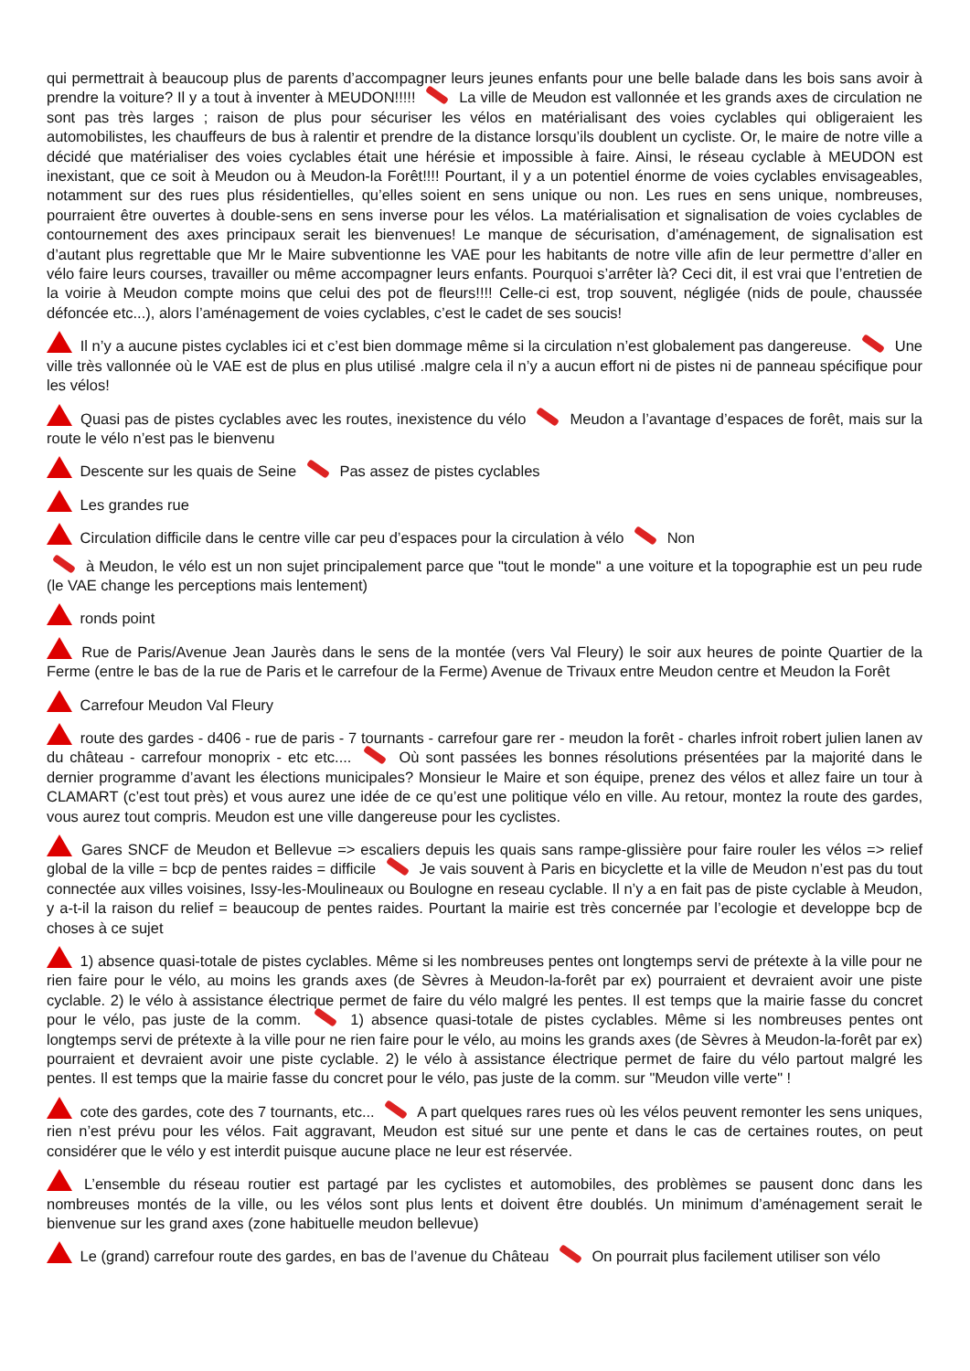qui permettrait à beaucoup plus de parents d’accompagner leurs jeunes enfants pour une belle balade dans les bois sans avoir à prendre la voiture? Il y a tout à inventer à MEUDON!!!!! La ville de Meudon est vallonnée et les grands axes de circulation ne sont pas très larges ; raison de plus pour sécuriser les vélos en matérialisant des voies cyclables qui obligeraient les automobilistes, les chauffeurs de bus à ralentir et prendre de la distance lorsqu’ils doublent un cycliste. Or, le maire de notre ville a décidé que matérialiser des voies cyclables était une hérésie et impossible à faire. Ainsi, le réseau cyclable à MEUDON est inexistant, que ce soit à Meudon ou à Meudon-la Forêt!!!! Pourtant, il y a un potentiel énorme de voies cyclables envisageables, notamment sur des rues plus résidentielles, qu’elles soient en sens unique ou non. Les rues en sens unique, nombreuses, pourraient être ouvertes à double-sens en sens inverse pour les vélos. La matérialisation et signalisation de voies cyclables de contournement des axes principaux serait les bienvenues! Le manque de sécurisation, d’aménagement, de signalisation est d’autant plus regrettable que Mr le Maire subventionne les VAE pour les habitants de notre ville afin de leur permettre d’aller en vélo faire leurs courses, travailler ou même accompagner leurs enfants. Pourquoi s’arrêter là? Ceci dit, il est vrai que l’entretien de la voirie à Meudon compte moins que celui des pot de fleurs!!!! Celle-ci est, trop souvent, négligée (nids de poule, chaussée défoncée etc...), alors l’aménagement de voies cyclables, c’est le cadet de ses soucis!
Il n’y a aucune pistes cyclables ici et c’est bien dommage même si la circulation n’est globalement pas dangereuse. Une ville très vallonnée où le VAE est de plus en plus utilisé .malgre cela il n’y a aucun effort ni de pistes ni de panneau spécifique pour les vélos!
Quasi pas de pistes cyclables avec les routes, inexistence du vélo Meudon a l’avantage d’espaces de forêt, mais sur la route le vélo n’est pas le bienvenu
Descente sur les quais de Seine Pas assez de pistes cyclables
Les grandes rue
Circulation difficile dans le centre ville car peu d’espaces pour la circulation à vélo Non
à Meudon, le vélo est un non sujet principalement parce que "tout le monde" a une voiture et la topographie est un peu rude (le VAE change les perceptions mais lentement)
ronds point
Rue de Paris/Avenue Jean Jaurès dans le sens de la montée (vers Val Fleury) le soir aux heures de pointe Quartier de la Ferme (entre le bas de la rue de Paris et le carrefour de la Ferme) Avenue de Trivaux entre Meudon centre et Meudon la Forêt
Carrefour Meudon Val Fleury
route des gardes - d406 - rue de paris - 7 tournants - carrefour gare rer - meudon la forêt - charles infroit robert julien lanen av du château - carrefour monoprix - etc etc.... Où sont passées les bonnes résolutions présentées par la majorité dans le dernier programme d’avant les élections municipales? Monsieur le Maire et son équipe, prenez des vélos et allez faire un tour à CLAMART (c’est tout près) et vous aurez une idée de ce qu’est une politique vélo en ville. Au retour, montez la route des gardes, vous aurez tout compris. Meudon est une ville dangereuse pour les cyclistes.
Gares SNCF de Meudon et Bellevue => escaliers depuis les quais sans rampe-glissière pour faire rouler les vélos => relief global de la ville = bcp de pentes raides = difficile Je vais souvent à Paris en bicyclette et la ville de Meudon n’est pas du tout connectée aux villes voisines, Issy-les-Moulineaux ou Boulogne en reseau cyclable. Il n’y a en fait pas de piste cyclable à Meudon, y a-t-il la raison du relief = beaucoup de pentes raides. Pourtant la mairie est très concernée par l’ecologie et developpe bcp de choses à ce sujet
1) absence quasi-totale de pistes cyclables. Même si les nombreuses pentes ont longtemps servi de prétexte à la ville pour ne rien faire pour le vélo, au moins les grands axes (de Sèvres à Meudon-la-forêt par ex) pourraient et devraient avoir une piste cyclable. 2) le vélo à assistance électrique permet de faire du vélo malgré les pentes. Il est temps que la mairie fasse du concret pour le vélo, pas juste de la comm. 1) absence quasi-totale de pistes cyclables. Même si les nombreuses pentes ont longtemps servi de prétexte à la ville pour ne rien faire pour le vélo, au moins les grands axes (de Sèvres à Meudon-la-forêt par ex) pourraient et devraient avoir une piste cyclable. 2) le vélo à assistance électrique permet de faire du vélo partout malgré les pentes. Il est temps que la mairie fasse du concret pour le vélo, pas juste de la comm. sur "Meudon ville verte" !
cote des gardes, cote des 7 tournants, etc... A part quelques rares rues où les vélos peuvent remonter les sens uniques, rien n’est prévu pour les vélos. Fait aggravant, Meudon est situé sur une pente et dans le cas de certaines routes, on peut considérer que le vélo y est interdit puisque aucune place ne leur est réservée.
L’ensemble du réseau routier est partagé par les cyclistes et automobiles, des problèmes se pausent donc dans les nombreuses montés de la ville, ou les vélos sont plus lents et doivent être doublés. Un minimum d’aménagement serait le bienvenue sur les grand axes (zone habituelle meudon bellevue)
Le (grand) carrefour route des gardes, en bas de l’avenue du Château On pourrait plus facilement utiliser son vélo